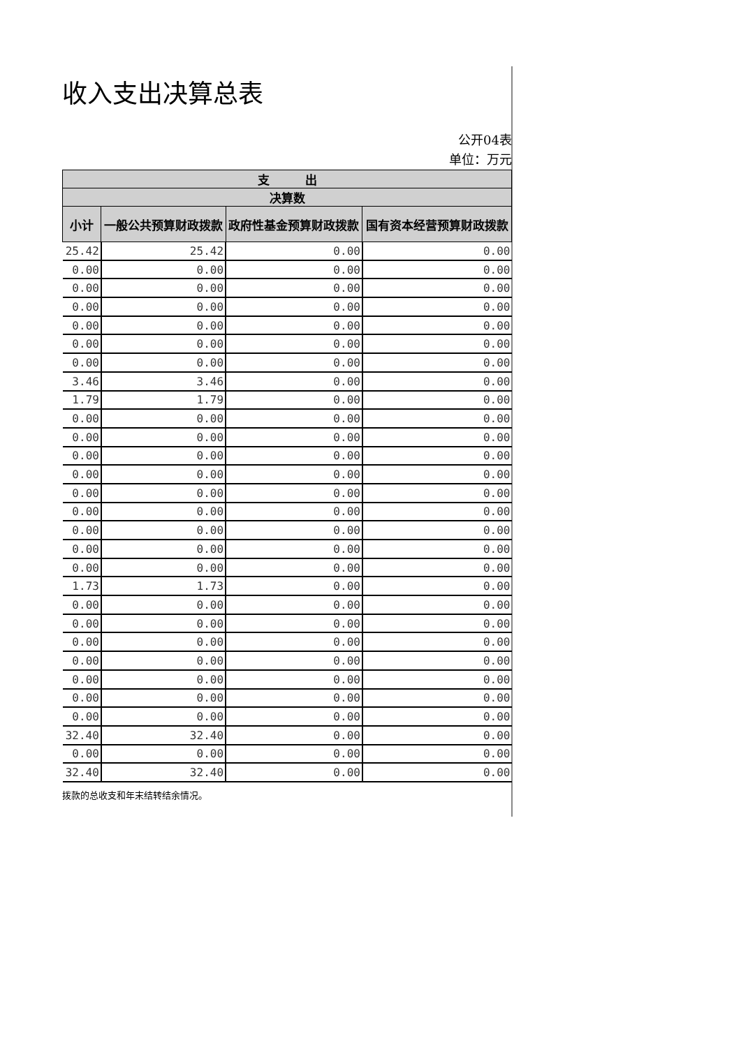收入支出决算总表
公开04表
单位：万元
| 支 出 | | | |
| --- | --- | --- | --- |
| 决算数 | | | |
| 小计 | 一般公共预算财政拨款 | 政府性基金预算财政拨款 | 国有资本经营预算财政拨款 |
| 25.42 | 25.42 | 0.00 | 0.00 |
| 0.00 | 0.00 | 0.00 | 0.00 |
| 0.00 | 0.00 | 0.00 | 0.00 |
| 0.00 | 0.00 | 0.00 | 0.00 |
| 0.00 | 0.00 | 0.00 | 0.00 |
| 0.00 | 0.00 | 0.00 | 0.00 |
| 0.00 | 0.00 | 0.00 | 0.00 |
| 3.46 | 3.46 | 0.00 | 0.00 |
| 1.79 | 1.79 | 0.00 | 0.00 |
| 0.00 | 0.00 | 0.00 | 0.00 |
| 0.00 | 0.00 | 0.00 | 0.00 |
| 0.00 | 0.00 | 0.00 | 0.00 |
| 0.00 | 0.00 | 0.00 | 0.00 |
| 0.00 | 0.00 | 0.00 | 0.00 |
| 0.00 | 0.00 | 0.00 | 0.00 |
| 0.00 | 0.00 | 0.00 | 0.00 |
| 0.00 | 0.00 | 0.00 | 0.00 |
| 0.00 | 0.00 | 0.00 | 0.00 |
| 1.73 | 1.73 | 0.00 | 0.00 |
| 0.00 | 0.00 | 0.00 | 0.00 |
| 0.00 | 0.00 | 0.00 | 0.00 |
| 0.00 | 0.00 | 0.00 | 0.00 |
| 0.00 | 0.00 | 0.00 | 0.00 |
| 0.00 | 0.00 | 0.00 | 0.00 |
| 0.00 | 0.00 | 0.00 | 0.00 |
| 0.00 | 0.00 | 0.00 | 0.00 |
| 32.40 | 32.40 | 0.00 | 0.00 |
| 0.00 | 0.00 | 0.00 | 0.00 |
| 32.40 | 32.40 | 0.00 | 0.00 |
拨款的总收支和年末结转结余情况。